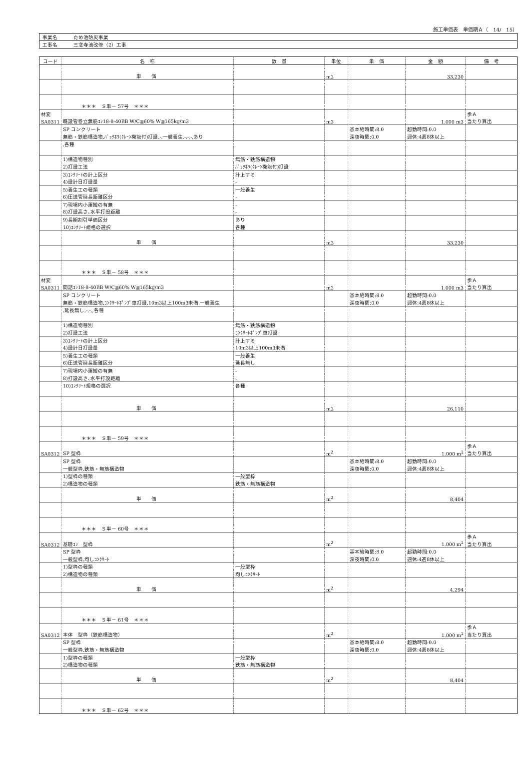施工単価表　単価期Ａ（　14/　15）
| 事業名 | ため池防災事業 |
| 工事名 | 三念寺池改修（2）工事 |
| コード | 名 称 | 数 量 | 単位 | 単 価 | 金 額 | 備 考 |
| --- | --- | --- | --- | --- | --- | --- |
| | 単 価 | | m3 | | 33,230 | |
| | ＊＊＊ Ｓ単－ 57号 ＊＊＊ | | | | | |
| 材変 | | | | | | 歩Ａ |
| SA0311 | 既設管巻立無筋ｺﾝ18-8-40BB W/C≦60% W≦165kg/m3 | | m3 | | 1.000 m3 | 当たり算出 |
| | SP コンクリート | | | 基本給時間:8.0 | 超勤時間:0.0 | |
| | 無筋・鉄筋構造物,ﾊﾞｯｸﾎｳ(ｸﾚｰﾝ機能付)打設,-,一般養生,-,-,-,あり | | | 深夜時間:0.0 | 週休:4週8休以上 | |
| | ,各種 | | | | | |
| | 1)構造物種別 | 無筋・鉄筋構造物 | | | | |
| | 2)打設工法 | ﾊﾞｯｸﾎｳ(ｸﾚｰﾝ機能付)打設 | | | | |
| | 3)ｺﾝｸﾘｰﾄの計上区分 | 計上する | | | | |
| | 4)設計日打設量 | - | | | | |
| | 5)養生工の種類 | 一般養生 | | | | |
| | 6)圧送管延長距離区分 | - | | | | |
| | 7)現場内小運搬の有無 | - | | | | |
| | 8)打設高さ､水平打設距離 | - | | | | |
| | 9)長期割引単価区分 | あり | | | | |
| | 10)ｺﾝｸﾘｰﾄ規格の選択 | 各種 | | | | |
| | 単 価 | | m3 | | 33,230 | |
| | ＊＊＊ Ｓ単－ 58号 ＊＊＊ | | | | | |
| 材変 | | | | | | 歩Ａ |
| SA0311 | 間詰ｺﾝ18-8-40BB W/C≦60% W≦165kg/m3 | | m3 | | 1.000 m3 | 当たり算出 |
| | SP コンクリート | | | 基本給時間:8.0 | 超勤時間:0.0 | |
| | 無筋・鉄筋構造物,ｺﾝｸﾘｰﾄﾎﾟﾝﾌﾟ車打設,10m3以上100m3未満,一般養生 | | | 深夜時間:0.0 | 週休:4週8休以上 | |
| | ,延長無し,-,-,,各種 | | | | | |
| | 1)構造物種別 | 無筋・鉄筋構造物 | | | | |
| | 2)打設工法 | ｺﾝｸﾘｰﾄﾎﾟﾝﾌﾟ車打設 | | | | |
| | 3)ｺﾝｸﾘｰﾄの計上区分 | 計上する | | | | |
| | 4)設計日打設量 | 10m3以上100m3未満 | | | | |
| | 5)養生工の種類 | 一般養生 | | | | |
| | 6)圧送管延長距離区分 | 延長無し | | | | |
| | 7)現場内小運搬の有無 | - | | | | |
| | 8)打設高さ､水平打設距離 | - | | | | |
| | 10)ｺﾝｸﾘｰﾄ規格の選択 | 各種 | | | | |
| | 単 価 | | m3 | | 26,110 | |
| | ＊＊＊ Ｓ単－ 59号 ＊＊＊ | | | | | |
| | | | | | | 歩Ａ |
| SA0312 | SP 型枠 | | m<sup>2</sup> | | 1.000 m<sup>2</sup> | 当たり算出 |
| | SP 型枠 | | | 基本給時間:8.0 | 超勤時間:0.0 | |
| | 一般型枠,鉄筋・無筋構造物 | | | 深夜時間:0.0 | 週休:4週8休以上 | |
| | 1)型枠の種類 | 一般型枠 | | | | |
| | 2)構造物の種類 | 鉄筋・無筋構造物 | | | | |
| | 単 価 | | m<sup>2</sup> | | 8,404 | |
| | ＊＊＊ Ｓ単－ 60号 ＊＊＊ | | | | | |
| | | | | | | 歩Ａ |
| SA0312 | 基礎ｺﾝ 型枠 | | m<sup>2</sup> | | 1.000 m<sup>2</sup> | 当たり算出 |
| | SP 型枠 | | | 基本給時間:8.0 | 超勤時間:0.0 | |
| | 一般型枠,均しｺﾝｸﾘｰﾄ | | | 深夜時間:0.0 | 週休:4週8休以上 | |
| | 1)型枠の種類 | 一般型枠 | | | | |
| | 2)構造物の種類 | 均しｺﾝｸﾘｰﾄ | | | | |
| | 単 価 | | m<sup>2</sup> | | 4,294 | |
| | ＊＊＊ Ｓ単－ 61号 ＊＊＊ | | | | | |
| | | | | | | 歩Ａ |
| SA0312 | 本体 型枠（鉄筋構造物） | | m<sup>2</sup> | | 1.000 m<sup>2</sup> | 当たり算出 |
| | SP 型枠 | | | 基本給時間:8.0 | 超勤時間:0.0 | |
| | 一般型枠,鉄筋・無筋構造物 | | | 深夜時間:0.0 | 週休:4週8休以上 | |
| | 1)型枠の種類 | 一般型枠 | | | | |
| | 2)構造物の種類 | 鉄筋・無筋構造物 | | | | |
| | 単 価 | | m<sup>2</sup> | | 8,404 | |
| | ＊＊＊ Ｓ単－ 62号 ＊＊＊ | | | | | |